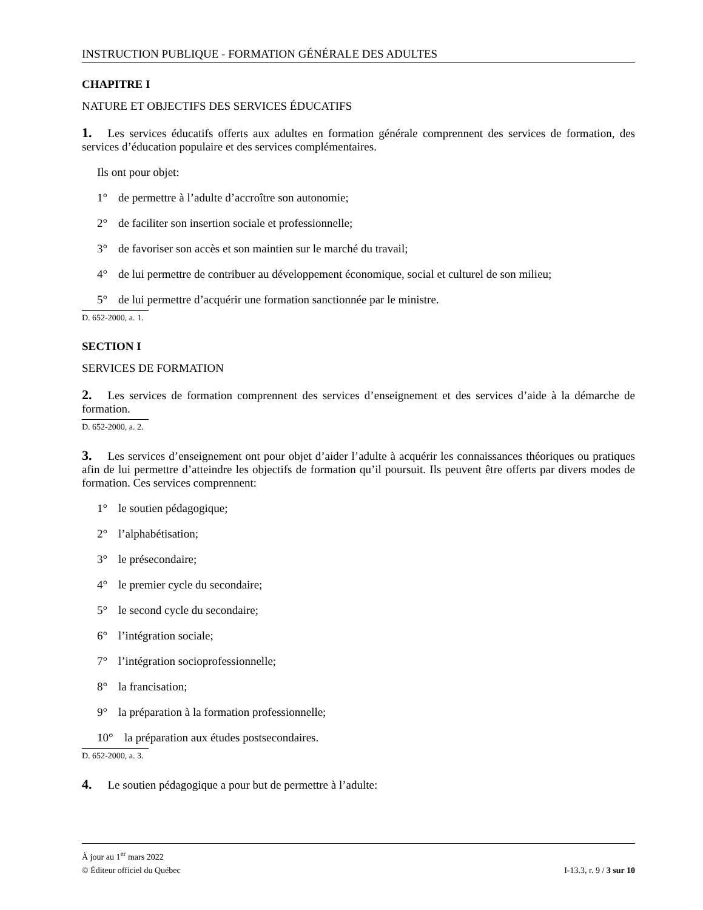INSTRUCTION PUBLIQUE - FORMATION GÉNÉRALE DES ADULTES
CHAPITRE I
NATURE ET OBJECTIFS DES SERVICES ÉDUCATIFS
1. Les services éducatifs offerts aux adultes en formation générale comprennent des services de formation, des services d’éducation populaire et des services complémentaires.
Ils ont pour objet:
1° de permettre à l’adulte d’accroître son autonomie;
2° de faciliter son insertion sociale et professionnelle;
3° de favoriser son accès et son maintien sur le marché du travail;
4° de lui permettre de contribuer au développement économique, social et culturel de son milieu;
5° de lui permettre d’acquérir une formation sanctionnée par le ministre.
D. 652-2000, a. 1.
SECTION I
SERVICES DE FORMATION
2. Les services de formation comprennent des services d’enseignement et des services d’aide à la démarche de formation.
D. 652-2000, a. 2.
3. Les services d’enseignement ont pour objet d’aider l’adulte à acquérir les connaissances théoriques ou pratiques afin de lui permettre d’atteindre les objectifs de formation qu’il poursuit. Ils peuvent être offerts par divers modes de formation. Ces services comprennent:
1° le soutien pédagogique;
2° l’alphabétisation;
3° le présecondaire;
4° le premier cycle du secondaire;
5° le second cycle du secondaire;
6° l’intégration sociale;
7° l’intégration socioprofessionnelle;
8° la francisation;
9° la préparation à la formation professionnelle;
10° la préparation aux études postsecondaires.
D. 652-2000, a. 3.
4. Le soutien pédagogique a pour but de permettre à l’adulte:
À jour au 1<sup>er</sup> mars 2022
I-13.3, r. 9 / 3 sur 10 © Éditeur officiel du Québec